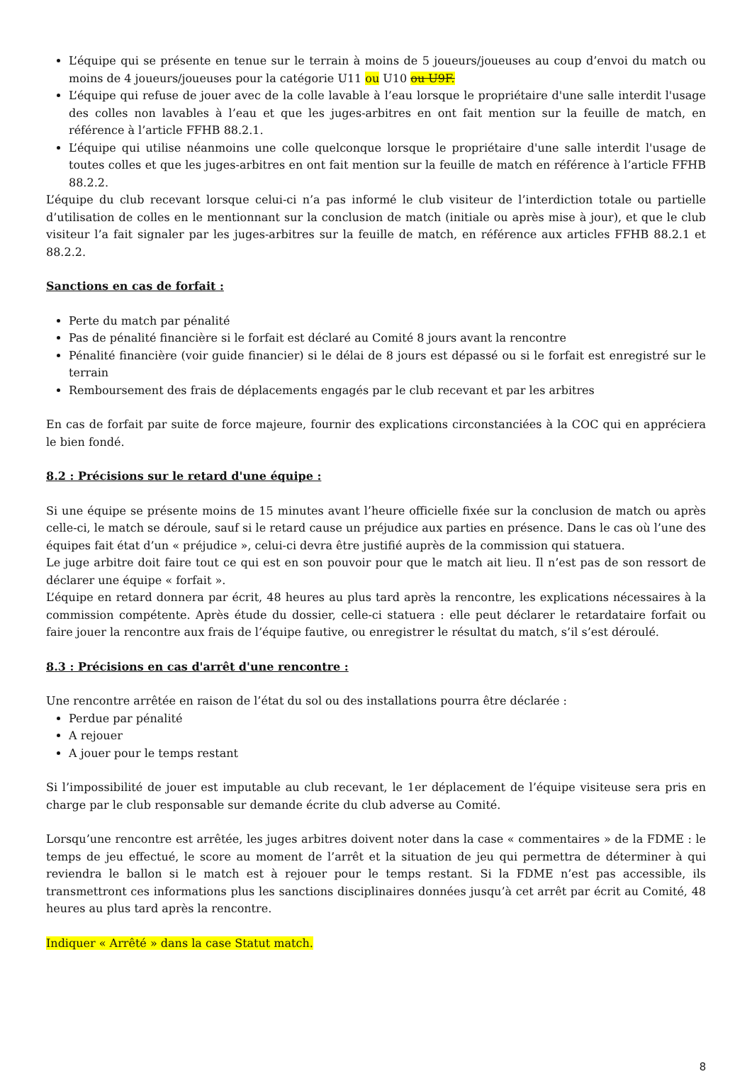L’équipe qui se présente en tenue sur le terrain à moins de 5 joueurs/joueuses au coup d’envoi du match ou moins de 4 joueurs/joueuses pour la catégorie U11 ou U10 ou U9F.
L’équipe qui refuse de jouer avec de la colle lavable à l’eau lorsque le propriétaire d'une salle interdit l'usage des colles non lavables à l’eau et que les juges-arbitres en ont fait mention sur la feuille de match, en référence à l’article FFHB 88.2.1.
L’équipe qui utilise néanmoins une colle quelconque lorsque le propriétaire d'une salle interdit l'usage de toutes colles et que les juges-arbitres en ont fait mention sur la feuille de match en référence à l’article FFHB 88.2.2.
L’équipe du club recevant lorsque celui-ci n’a pas informé le club visiteur de l’interdiction totale ou partielle d’utilisation de colles en le mentionnant sur la conclusion de match (initiale ou après mise à jour), et que le club visiteur l’a fait signaler par les juges-arbitres sur la feuille de match, en référence aux articles FFHB 88.2.1 et 88.2.2.
Sanctions en cas de forfait :
Perte du match par pénalité
Pas de pénalité financière si le forfait est déclaré au Comité 8 jours avant la rencontre
Pénalité financière (voir guide financier) si le délai de 8 jours est dépassé ou si le forfait est enregistré sur le terrain
Remboursement des frais de déplacements engagés par le club recevant et par les arbitres
En cas de forfait par suite de force majeure, fournir des explications circonstanciées à la COC qui en appréciera le bien fondé.
8.2 : Précisions sur le retard d'une équipe :
Si une équipe se présente moins de 15 minutes avant l’heure officielle fixée sur la conclusion de match ou après celle-ci, le match se déroule, sauf si le retard cause un préjudice aux parties en présence. Dans le cas où l’une des équipes fait état d’un « préjudice », celui-ci devra être justifié auprès de la commission qui statuera.
Le juge arbitre doit faire tout ce qui est en son pouvoir pour que le match ait lieu. Il n’est pas de son ressort de déclarer une équipe « forfait ».
L’équipe en retard donnera par écrit, 48 heures au plus tard après la rencontre, les explications nécessaires à la commission compétente. Après étude du dossier, celle-ci statuera : elle peut déclarer le retardataire forfait ou faire jouer la rencontre aux frais de l’équipe fautive, ou enregistrer le résultat du match, s’il s’est déroulé.
8.3 : Précisions en cas d'arrêt d'une rencontre :
Une rencontre arrêtée en raison de l’état du sol ou des installations pourra être déclarée :
Perdue par pénalité
A rejouer
A jouer pour le temps restant
Si l’impossibilité de jouer est imputable au club recevant, le 1er déplacement de l’équipe visiteuse sera pris en charge par le club responsable sur demande écrite du club adverse au Comité.
Lorsqu’une rencontre est arrêtée, les juges arbitres doivent noter dans la case « commentaires » de la FDME : le temps de jeu effectué, le score au moment de l’arrêt et la situation de jeu qui permettra de déterminer à qui reviendra le ballon si le match est à rejouer pour le temps restant. Si la FDME n’est pas accessible, ils transmettront ces informations plus les sanctions disciplinaires données jusqu’à cet arrêt par écrit au Comité, 48 heures au plus tard après la rencontre.
Indiquer « Arrêté » dans la case Statut match.
8